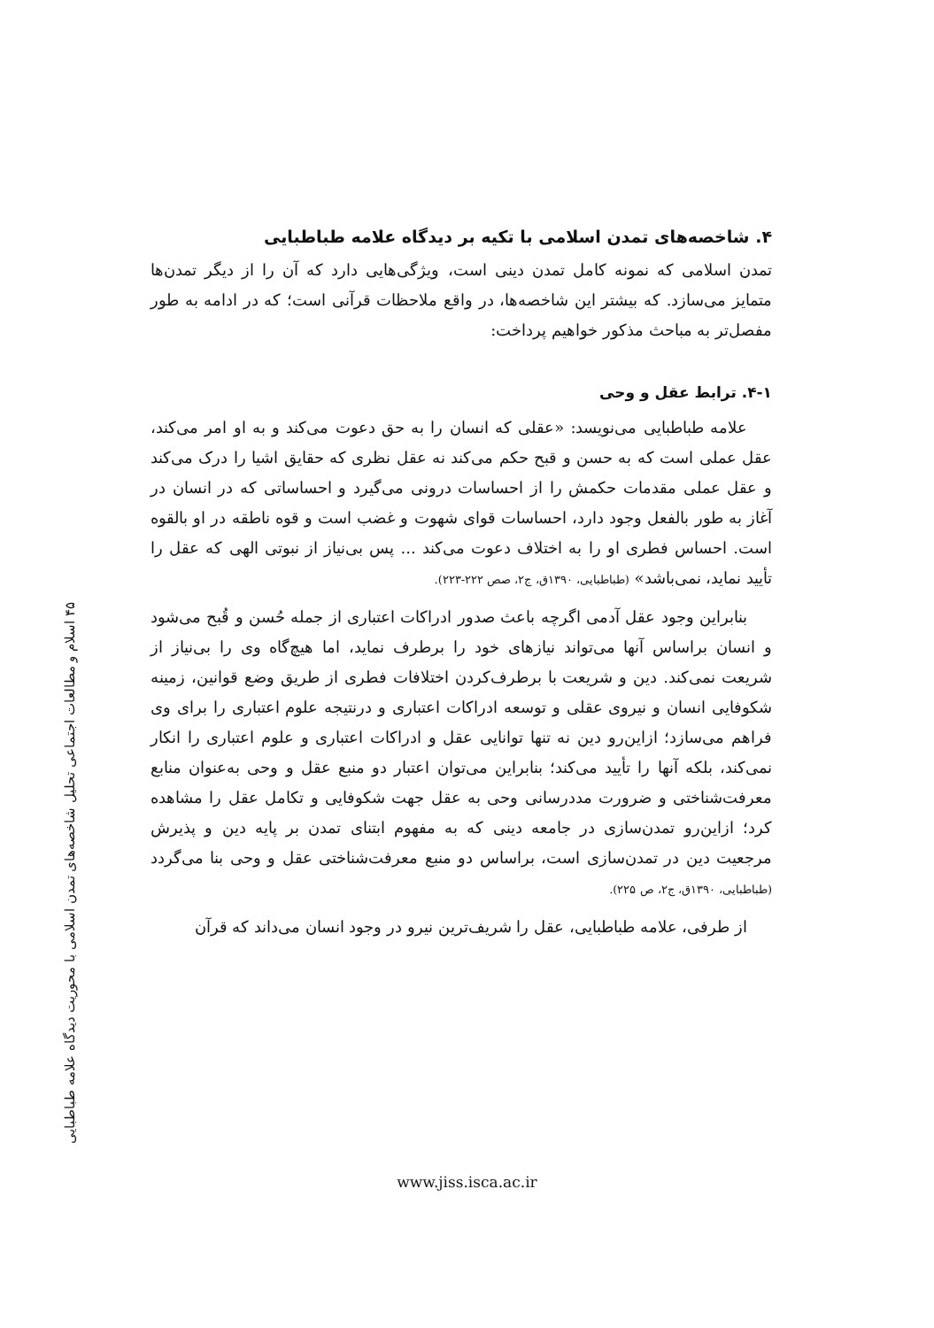۴۵ اسلام و مطالعات اجتماعی تحلیل شاخصه‌های تمدن اسلامی با محوریت دیدگاه علامه طباطبایی
۴. شاخصه‌های تمدن اسلامی با تکیه بر دیدگاه علامه طباطبایی
تمدن اسلامی که نمونه کامل تمدن دینی است، ویژگی‌هایی دارد که آن را از دیگر تمدن‌ها متمایز می‌سازد. که بیشتر این شاخصه‌ها، در واقع ملاحظات قرآنی است؛ که در ادامه به طور مفصل‌تر به مباحث مذکور خواهیم پرداخت:
۴-۱. ترابط عقل و وحی
علامه طباطبایی می‌نویسد: «عقلی که انسان را به حق دعوت می‌کند و به او امر می‌کند، عقل عملی است که به حسن و قبح حکم می‌کند نه عقل نظری که حقایق اشیا را درک می‌کند و عقل عملی مقدمات حکمش را از احساسات درونی می‌گیرد و احساساتی که در انسان در آغاز به طور بالفعل وجود دارد، احساسات قوای شهوت و غضب است و قوه ناطقه در او بالقوه است. احساس فطری او را به اختلاف دعوت می‌کند ... پس بی‌نیاز از نبوتی الهی که عقل را تأیید نماید، نمی‌باشد» (طباطبایی، ۱۳۹۰ق، ج۲، صص ۲۲۲-۲۲۳).
بنابراین وجود عقل آدمی اگرچه باعث صدور ادراکات اعتباری از جمله حُسن و قُبح می‌شود و انسان براساس آنها می‌تواند نیازهای خود را برطرف نماید، اما هیچ‌گاه وی را بی‌نیاز از شریعت نمی‌کند. دین و شریعت با برطرف‌کردن اختلافات فطری از طریق وضع قوانین، زمینه شکوفایی انسان و نیروی عقلی و توسعه ادراکات اعتباری و درنتیجه علوم اعتباری را برای وی فراهم می‌سازد؛ ازاین‌رو دین نه تنها توانایی عقل و ادراکات اعتباری و علوم اعتباری را انکار نمی‌کند، بلکه آنها را تأیید می‌کند؛ بنابراین می‌توان اعتبار دو منبع عقل و وحی به‌عنوان منابع معرفت‌شناختی و ضرورت مددرسانی وحی به عقل جهت شکوفایی و تکامل عقل را مشاهده کرد؛ ازاین‌رو تمدن‌سازی در جامعه دینی که به مفهوم ابتنای تمدن بر پایه دین و پذیرش مرجعیت دین در تمدن‌سازی است، براساس دو منبع معرفت‌شناختی عقل و وحی بنا می‌گردد (طباطبایی، ۱۳۹۰ق، ج۲، ص ۲۲۵).
از طرفی، علامه طباطبایی، عقل را شریف‌ترین نیرو در وجود انسان می‌داند که قرآن
www.jiss.isca.ac.ir